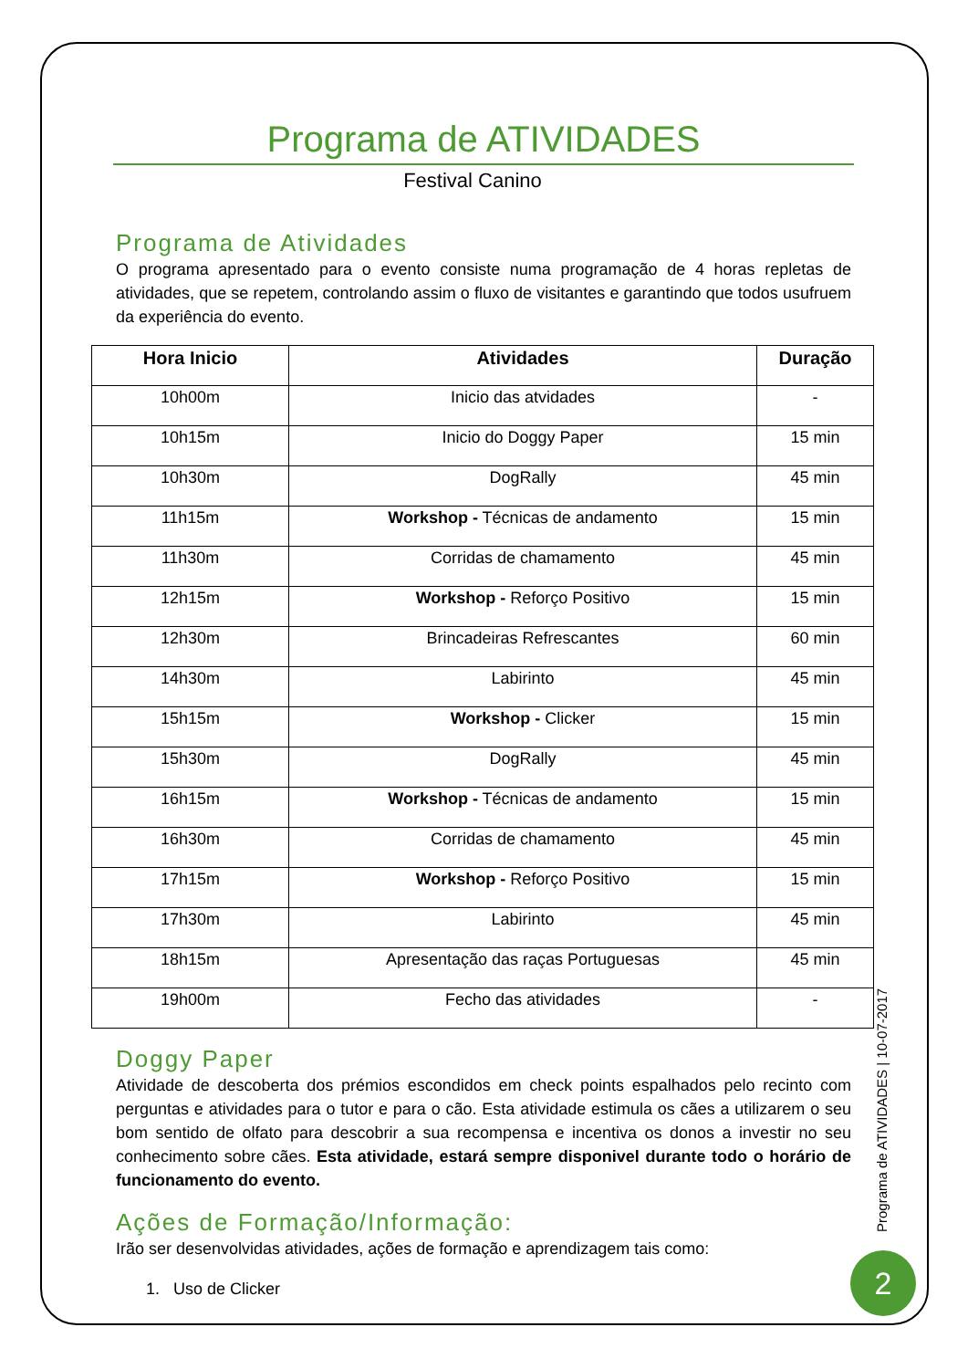Programa de ATIVIDADES
Festival Canino
Programa de Atividades
O programa apresentado para o evento consiste numa programação de 4 horas repletas de atividades, que se repetem, controlando assim o fluxo de visitantes e garantindo que todos usufruem da experiência do evento.
| Hora Inicio | Atividades | Duração |
| --- | --- | --- |
| 10h00m | Inicio das atvidades | - |
| 10h15m | Inicio do Doggy Paper | 15 min |
| 10h30m | DogRally | 45 min |
| 11h15m | Workshop - Técnicas de andamento | 15 min |
| 11h30m | Corridas de chamamento | 45 min |
| 12h15m | Workshop - Reforço Positivo | 15 min |
| 12h30m | Brincadeiras Refrescantes | 60 min |
| 14h30m | Labirinto | 45 min |
| 15h15m | Workshop - Clicker | 15 min |
| 15h30m | DogRally | 45 min |
| 16h15m | Workshop - Técnicas de andamento | 15 min |
| 16h30m | Corridas de chamamento | 45 min |
| 17h15m | Workshop - Reforço Positivo | 15 min |
| 17h30m | Labirinto | 45 min |
| 18h15m | Apresentação das raças Portuguesas | 45 min |
| 19h00m | Fecho das atividades | - |
Doggy Paper
Atividade de descoberta dos prémios escondidos em check points espalhados pelo recinto com perguntas e atividades para o tutor e para o cão. Esta atividade estimula os cães a utilizarem o seu bom sentido de olfato para descobrir a sua recompensa e incentiva os donos a investir no seu conhecimento sobre cães. Esta atividade, estará sempre disponivel durante todo o horário de funcionamento do evento.
Ações de Formação/Informação:
Irão ser desenvolvidas atividades, ações de formação e aprendizagem tais como:
1. Uso de Clicker
Programa de ATIVIDADES | 10-07-2017
2